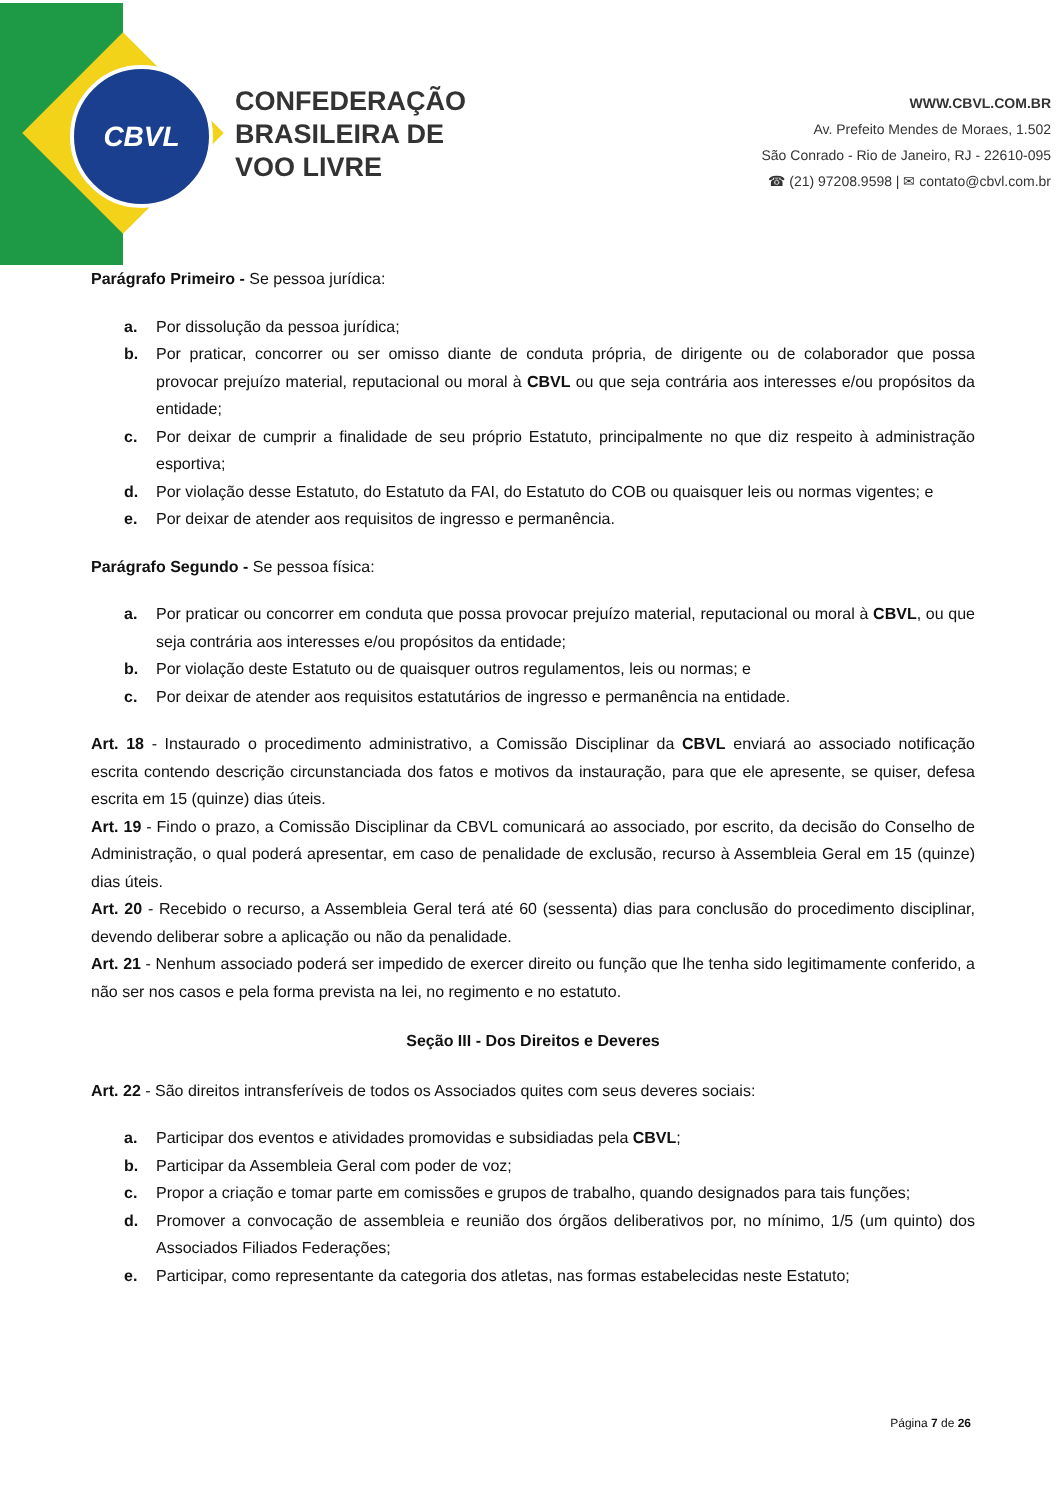CBVL
CONFEDERAÇÃO
BRASILEIRA DE
VOO LIVRE
WWW.CBVL.COM.BR
Av. Prefeito Mendes de Moraes, 1.502
São Conrado - Rio de Janeiro, RJ - 22610-095
☎ (21) 97208.9598 | ✉ contato@cbvl.com.br
Parágrafo Primeiro - Se pessoa jurídica:
a. Por dissolução da pessoa jurídica;
b. Por praticar, concorrer ou ser omisso diante de conduta própria, de dirigente ou de colaborador que possa provocar prejuízo material, reputacional ou moral à CBVL ou que seja contrária aos interesses e/ou propósitos da entidade;
c. Por deixar de cumprir a finalidade de seu próprio Estatuto, principalmente no que diz respeito à administração esportiva;
d. Por violação desse Estatuto, do Estatuto da FAI, do Estatuto do COB ou quaisquer leis ou normas vigentes; e
e. Por deixar de atender aos requisitos de ingresso e permanência.
Parágrafo Segundo - Se pessoa física:
a. Por praticar ou concorrer em conduta que possa provocar prejuízo material, reputacional ou moral à CBVL, ou que seja contrária aos interesses e/ou propósitos da entidade;
b. Por violação deste Estatuto ou de quaisquer outros regulamentos, leis ou normas; e
c. Por deixar de atender aos requisitos estatutários de ingresso e permanência na entidade.
Art. 18 - Instaurado o procedimento administrativo, a Comissão Disciplinar da CBVL enviará ao associado notificação escrita contendo descrição circunstanciada dos fatos e motivos da instauração, para que ele apresente, se quiser, defesa escrita em 15 (quinze) dias úteis.
Art. 19 - Findo o prazo, a Comissão Disciplinar da CBVL comunicará ao associado, por escrito, da decisão do Conselho de Administração, o qual poderá apresentar, em caso de penalidade de exclusão, recurso à Assembleia Geral em 15 (quinze) dias úteis.
Art. 20 - Recebido o recurso, a Assembleia Geral terá até 60 (sessenta) dias para conclusão do procedimento disciplinar, devendo deliberar sobre a aplicação ou não da penalidade.
Art. 21 - Nenhum associado poderá ser impedido de exercer direito ou função que lhe tenha sido legitimamente conferido, a não ser nos casos e pela forma prevista na lei, no regimento e no estatuto.
Seção III - Dos Direitos e Deveres
Art. 22 - São direitos intransferíveis de todos os Associados quites com seus deveres sociais:
a. Participar dos eventos e atividades promovidas e subsidiadas pela CBVL;
b. Participar da Assembleia Geral com poder de voz;
c. Propor a criação e tomar parte em comissões e grupos de trabalho, quando designados para tais funções;
d. Promover a convocação de assembleia e reunião dos órgãos deliberativos por, no mínimo, 1/5 (um quinto) dos Associados Filiados Federações;
e. Participar, como representante da categoria dos atletas, nas formas estabelecidas neste Estatuto;
Página 7 de 26